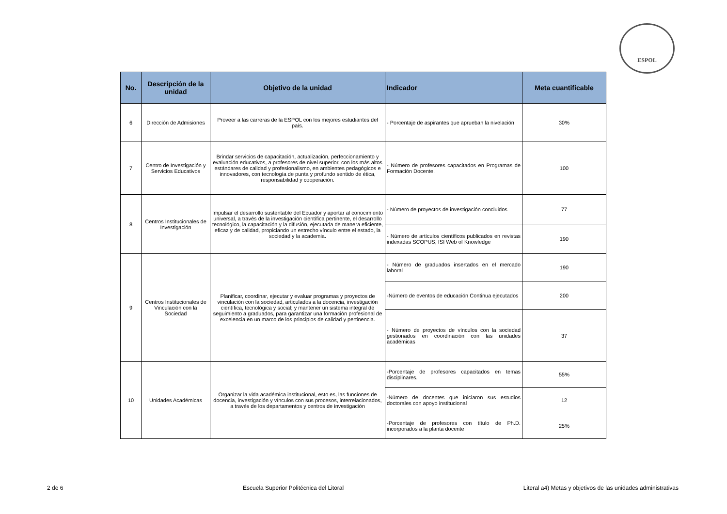ESPOL
| No. | Descripción de la unidad | Objetivo de la unidad | Indicador | Meta cuantificable |
| --- | --- | --- | --- | --- |
| 6 | Dirección de Admisiones | Proveer a las carreras de la ESPOL con los mejores estudiantes del país. | - Porcentaje de aspirantes que aprueban la nivelación | 30% |
| 7 | Centro de Investigación y Servicios Educativos | Brindar servicios de capacitación, actualización, perfeccionamiento y evaluación educativos, a profesores de nivel superior, con los más altos estándares de calidad y profesionalismo, en ambientes pedagógicos e innovadores, con tecnología de punta y profundo sentido de ética, responsabilidad y cooperación. | - Número de profesores capacitados en Programas de Formación Docente. | 100 |
| 8 | Centros Institucionales de Investigación | Impulsar el desarrollo sustentable del Ecuador y aportar al conocimiento universal, a través de la investigación científica pertinente, el desarrollo tecnológico, la capacitación y la difusión, ejecutada de manera eficiente, eficaz y de calidad, propiciando un estrecho vínculo entre el estado, la sociedad y la academia. | - Número de proyectos de investigación concluidos | 77 |
| | | | - Número de artículos científicos publicados en revistas indexadas SCOPUS, ISI Web of Knowledge | 190 |
| 9 | Centros Institucionales de Vinculación con la Sociedad | Planificar, coordinar, ejecutar y evaluar programas y proyectos de vinculación con la sociedad, articulados a la docencia, investigación científica, tecnológica y social; y mantener un sistema integral de seguimiento a graduados, para garantizar una formación profesional de excelencia en un marco de los principios de calidad y pertinencia. | - Número de graduados insertados en el mercado laboral | 190 |
| | | | -Número de eventos de educación Continua ejecutados | 200 |
| | | | - Número de proyectos de vínculos con la sociedad gestionados en coordinación con las unidades académicas | 37 |
| 10 | Unidades Académicas | Organizar la vida académica institucional, esto es, las funciones de docencia, investigación y vínculos con sus procesos, interrelacionados, a través de los departamentos y centros de investigación | -Porcentaje de profesores capacitados en temas disciplinares. | 55% |
| | | | -Número de docentes que iniciaron sus estudios doctorales con apoyo institucional | 12 |
| | | | -Porcentaje de profesores con título de Ph.D. incorporados a la planta docente | 25% |
2 de 6 Escuela Superior Politécnica del Litoral Literal a4) Metas y objetivos de las unidades administrativas